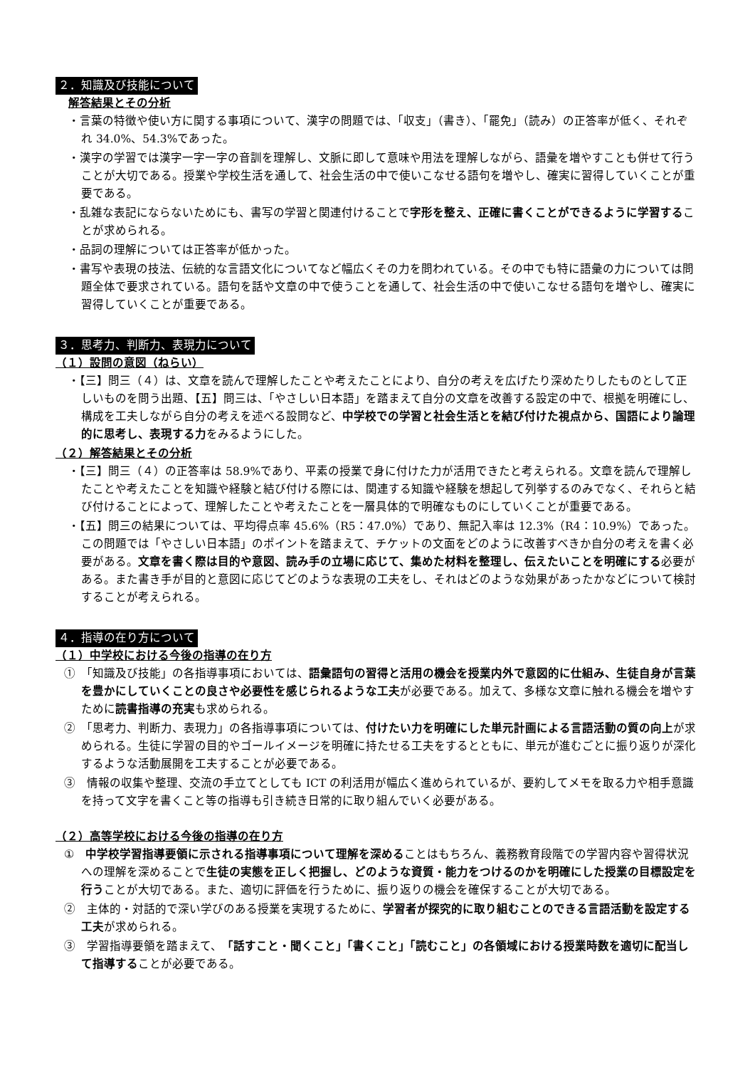２．知識及び技能について
解答結果とその分析
・言葉の特徴や使い方に関する事項について、漢字の問題では、「収支」（書き）、「罷免」（読み）の正答率が低く、それぞれ 34.0%、54.3%であった。
・漢字の学習では漢字一字一字の音訓を理解し、文脈に即して意味や用法を理解しながら、語彙を増やすことも併せて行うことが大切である。授業や学校生活を通して、社会生活の中で使いこなせる語句を増やし、確実に習得していくことが重要である。
・乱雑な表記にならないためにも、書写の学習と関連付けることで字形を整え、正確に書くことができるように学習することが求められる。
・品詞の理解については正答率が低かった。
・書写や表現の技法、伝統的な言語文化についてなど幅広くその力を問われている。その中でも特に語彙の力については問題全体で要求されている。語句を話や文章の中で使うことを通して、社会生活の中で使いこなせる語句を増やし、確実に習得していくことが重要である。
３．思考力、判断力、表現力について
（１）設問の意図（ねらい）
・【三】問三（４）は、文章を読んで理解したことや考えたことにより、自分の考えを広げたり深めたりしたものとして正しいものを問う出題、【五】問三は、「やさしい日本語」を踏まえて自分の文章を改善する設定の中で、根拠を明確にし、構成を工夫しながら自分の考えを述べる設問など、中学校での学習と社会生活とを結び付けた視点から、国語により論理的に思考し、表現する力をみるようにした。
（２）解答結果とその分析
・【三】問三（４）の正答率は 58.9%であり、平素の授業で身に付けた力が活用できたと考えられる。文章を読んで理解したことや考えたことを知識や経験と結び付ける際には、関連する知識や経験を想起して列挙するのみでなく、それらと結び付けることによって、理解したことや考えたことを一層具体的で明確なものにしていくことが重要である。
・【五】問三の結果については、平均得点率 45.6%（R5：47.0%）であり、無記入率は 12.3%（R4：10.9%）であった。この問題では「やさしい日本語」のポイントを踏まえて、チケットの文面をどのように改善すべきか自分の考えを書く必要がある。文章を書く際は目的や意図、読み手の立場に応じて、集めた材料を整理し、伝えたいことを明確にする必要がある。また書き手が目的と意図に応じてどのような表現の工夫をし、それはどのような効果があったかなどについて検討することが考えられる。
４．指導の在り方について
（１）中学校における今後の指導の在り方
①　「知識及び技能」の各指導事項においては、語彙語句の習得と活用の機会を授業内外で意図的に仕組み、生徒自身が言葉を豊かにしていくことの良さや必要性を感じられるような工夫が必要である。加えて、多様な文章に触れる機会を増やすために読書指導の充実も求められる。
②　「思考力、判断力、表現力」の各指導事項については、付けたい力を明確にした単元計画による言語活動の質の向上が求められる。生徒に学習の目的やゴールイメージを明確に持たせる工夫をするとともに、単元が進むごとに振り返りが深化するような活動展開を工夫することが必要である。
③　情報の収集や整理、交流の手立てとしても ICT の利活用が幅広く進められているが、要約してメモを取る力や相手意識を持って文字を書くこと等の指導も引き続き日常的に取り組んでいく必要がある。
（２）高等学校における今後の指導の在り方
①　中学校学習指導要領に示される指導事項について理解を深めることはもちろん、義務教育段階での学習内容や習得状況への理解を深めることで生徒の実態を正しく把握し、どのような資質・能力をつけるのかを明確にした授業の目標設定を行うことが大切である。また、適切に評価を行うために、振り返りの機会を確保することが大切である。
②　主体的・対話的で深い学びのある授業を実現するために、学習者が探究的に取り組むことのできる言語活動を設定する工夫が求められる。
③　学習指導要領を踏まえて、「話すこと・聞くこと」「書くこと」「読むこと」の各領域における授業時数を適切に配当して指導することが必要である。